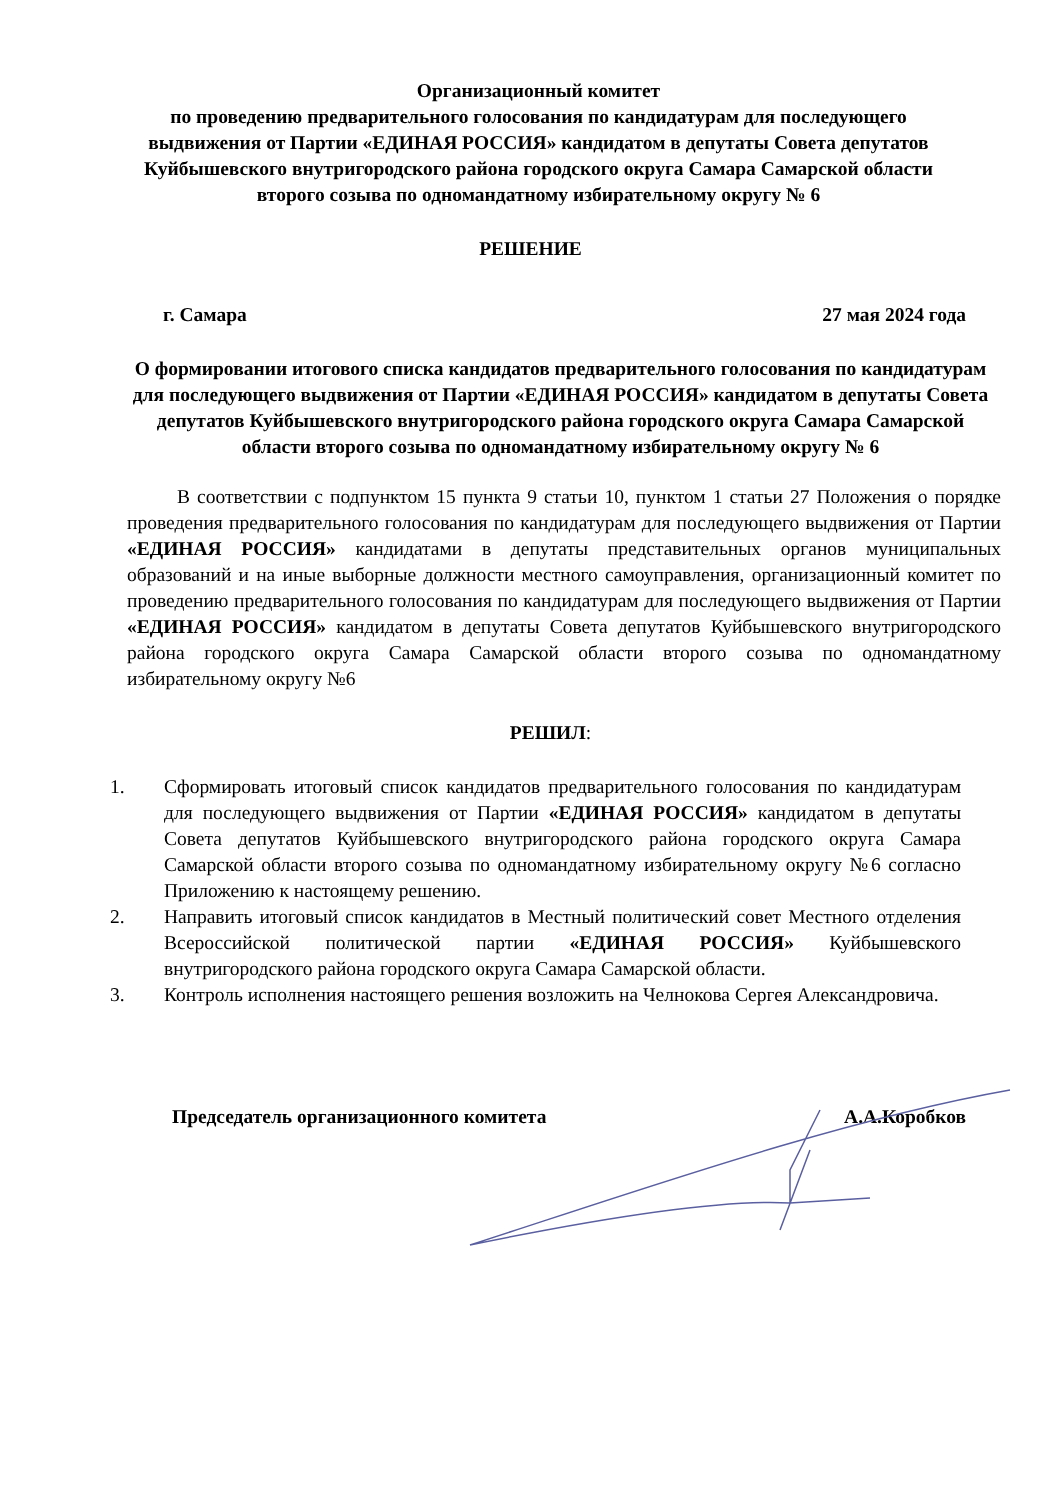Организационный комитет
по проведению предварительного голосования по кандидатурам для последующего выдвижения от Партии «ЕДИНАЯ РОССИЯ» кандидатом в депутаты Совета депутатов Куйбышевского внутригородского района городского округа Самара Самарской области второго созыва по одномандатному избирательному округу № 6
РЕШЕНИЕ
г. Самара 27 мая 2024 года
О формировании итогового списка кандидатов предварительного голосования по кандидатурам для последующего выдвижения от Партии «ЕДИНАЯ РОССИЯ» кандидатом в депутаты Совета депутатов Куйбышевского внутригородского района городского округа Самара Самарской области второго созыва по одномандатному избирательному округу № 6
В соответствии с подпунктом 15 пункта 9 статьи 10, пунктом 1 статьи 27 Положения о порядке проведения предварительного голосования по кандидатурам для последующего выдвижения от Партии «ЕДИНАЯ РОССИЯ» кандидатами в депутаты представительных органов муниципальных образований и на иные выборные должности местного самоуправления, организационный комитет по проведению предварительного голосования по кандидатурам для последующего выдвижения от Партии «ЕДИНАЯ РОССИЯ» кандидатом в депутаты Совета депутатов Куйбышевского внутригородского района городского округа Самара Самарской области второго созыва по одномандатному избирательному округу №6
РЕШИЛ:
1. Сформировать итоговый список кандидатов предварительного голосования по кандидатурам для последующего выдвижения от Партии «ЕДИНАЯ РОССИЯ» кандидатом в депутаты Совета депутатов Куйбышевского внутригородского района городского округа Самара Самарской области второго созыва по одномандатному избирательному округу №6 согласно Приложению к настоящему решению.
2. Направить итоговый список кандидатов в Местный политический совет Местного отделения Всероссийской политической партии «ЕДИНАЯ РОССИЯ» Куйбышевского внутригородского района городского округа Самара Самарской области.
3. Контроль исполнения настоящего решения возложить на Челнокова Сергея Александровича.
Председатель организационного комитета А.А.Коробков